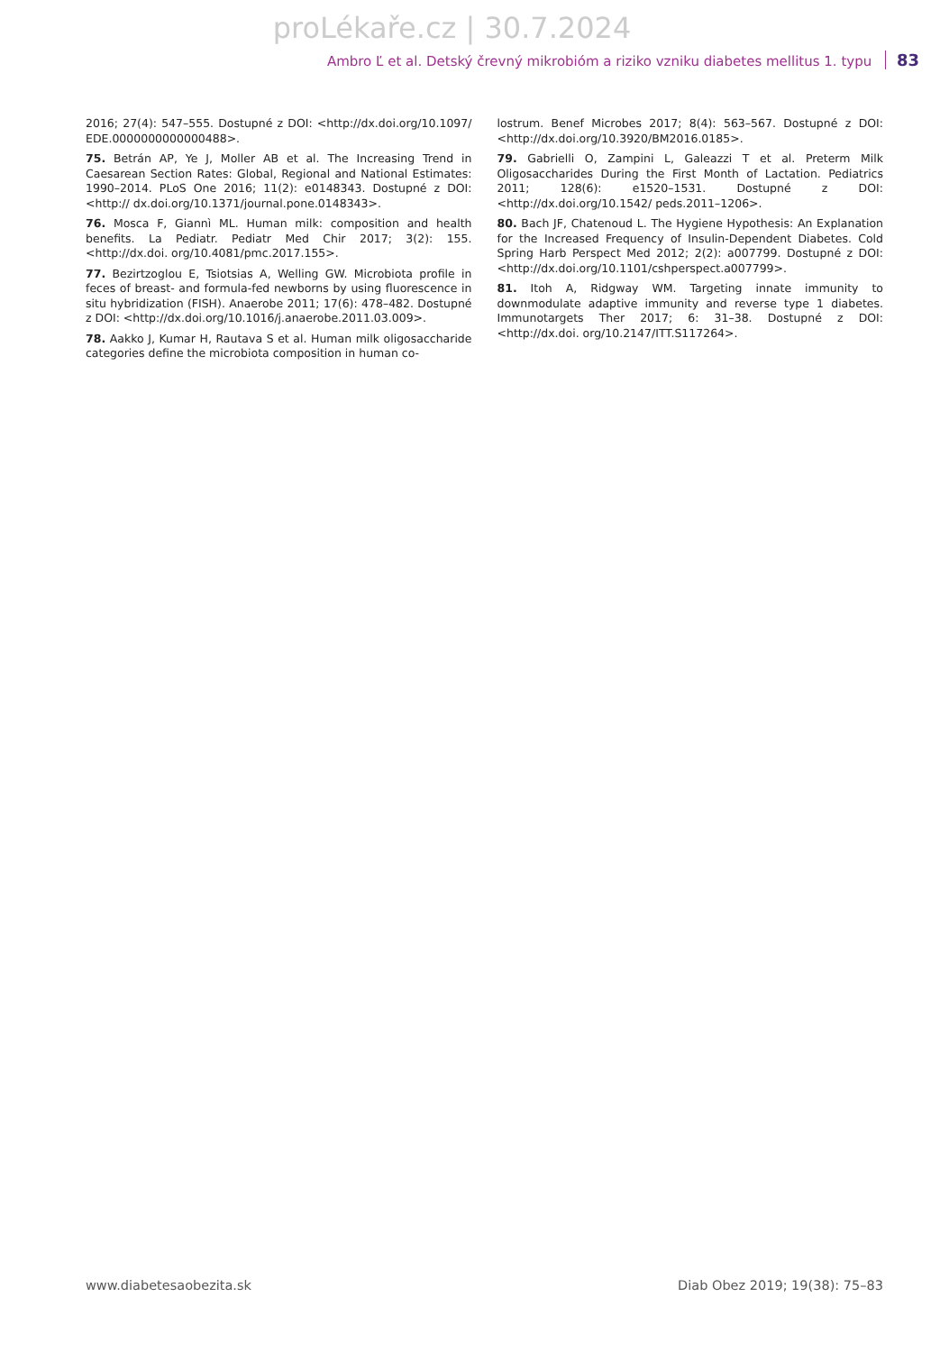proLékaře.cz | 30.7.2024
Ambro Ľ et al. Detský črevný mikrobióm a riziko vzniku diabetes mellitus 1. typu 83
2016; 27(4): 547–555. Dostupné z DOI: <http://dx.doi.org/10.1097/ EDE.0000000000000488>.
75. Betrán AP, Ye J, Moller AB et al. The Increasing Trend in Caesarean Section Rates: Global, Regional and National Estimates: 1990–2014. PLoS One 2016; 11(2): e0148343. Dostupné z DOI: <http:// dx.doi.org/10.1371/journal.pone.0148343>.
76. Mosca F, Giannì ML. Human milk: composition and health benefits. La Pediatr. Pediatr Med Chir 2017; 3(2): 155. <http://dx.doi. org/10.4081/pmc.2017.155>.
77. Bezirtzoglou E, Tsiotsias A, Welling GW. Microbiota profile in feces of breast- and formula-fed newborns by using fluorescence in situ hybridization (FISH). Anaerobe 2011; 17(6): 478–482. Dostupné z DOI: <http://dx.doi.org/10.1016/j.anaerobe.2011.03.009>.
78. Aakko J, Kumar H, Rautava S et al. Human milk oligosaccharide categories define the microbiota composition in human co-
lostrum. Benef Microbes 2017; 8(4): 563–567. Dostupné z DOI: <http://dx.doi.org/10.3920/BM2016.0185>.
79. Gabrielli O, Zampini L, Galeazzi T et al. Preterm Milk Oligosaccharides During the First Month of Lactation. Pediatrics 2011; 128(6): e1520–1531. Dostupné z DOI: <http://dx.doi.org/10.1542/ peds.2011–1206>.
80. Bach JF, Chatenoud L. The Hygiene Hypothesis: An Explanation for the Increased Frequency of Insulin-Dependent Diabetes. Cold Spring Harb Perspect Med 2012; 2(2): a007799. Dostupné z DOI: <http://dx.doi.org/10.1101/cshperspect.a007799>.
81. Itoh A, Ridgway WM. Targeting innate immunity to downmodulate adaptive immunity and reverse type 1 diabetes. Immunotargets Ther 2017; 6: 31–38. Dostupné z DOI: <http://dx.doi. org/10.2147/ITT.S117264>.
www.diabetesaobezita.sk Diab Obez 2019; 19(38): 75–83